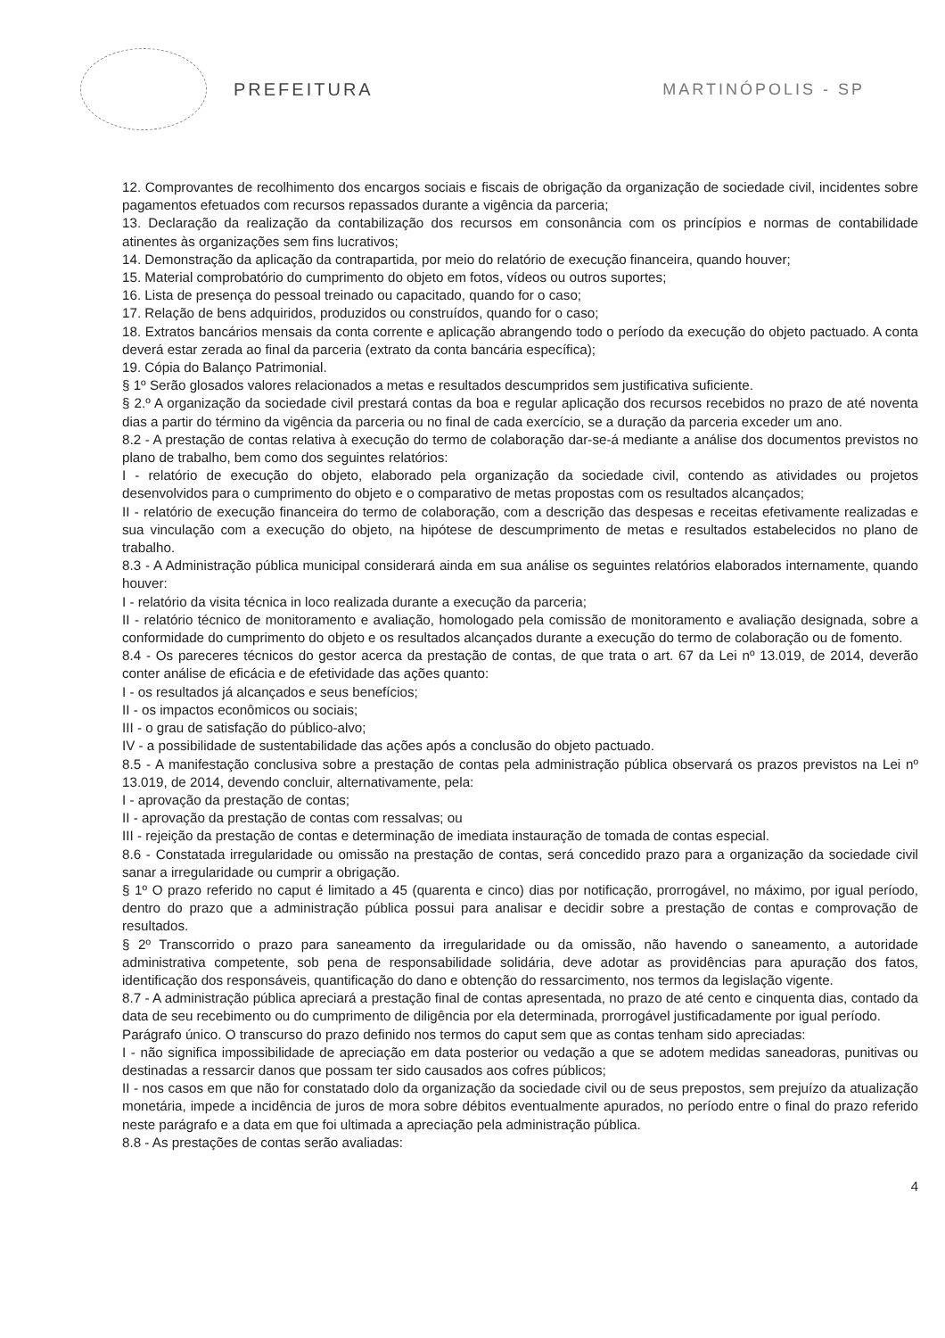PREFEITURA MARTINÓPOLIS - SP
12. Comprovantes de recolhimento dos encargos sociais e fiscais de obrigação da organização de sociedade civil, incidentes sobre pagamentos efetuados com recursos repassados durante a vigência da parceria;
13. Declaração da realização da contabilização dos recursos em consonância com os princípios e normas de contabilidade atinentes às organizações sem fins lucrativos;
14. Demonstração da aplicação da contrapartida, por meio do relatório de execução financeira, quando houver;
15. Material comprobatório do cumprimento do objeto em fotos, vídeos ou outros suportes;
16. Lista de presença do pessoal treinado ou capacitado, quando for o caso;
17. Relação de bens adquiridos, produzidos ou construídos, quando for o caso;
18. Extratos bancários mensais da conta corrente e aplicação abrangendo todo o período da execução do objeto pactuado. A conta deverá estar zerada ao final da parceria (extrato da conta bancária específica);
19. Cópia do Balanço Patrimonial.
§ 1º Serão glosados valores relacionados a metas e resultados descumpridos sem justificativa suficiente.
§ 2.º A organização da sociedade civil prestará contas da boa e regular aplicação dos recursos recebidos no prazo de até noventa dias a partir do término da vigência da parceria ou no final de cada exercício, se a duração da parceria exceder um ano.
8.2 - A prestação de contas relativa à execução do termo de colaboração dar-se-á mediante a análise dos documentos previstos no plano de trabalho, bem como dos seguintes relatórios:
I - relatório de execução do objeto, elaborado pela organização da sociedade civil, contendo as atividades ou projetos desenvolvidos para o cumprimento do objeto e o comparativo de metas propostas com os resultados alcançados;
II - relatório de execução financeira do termo de colaboração, com a descrição das despesas e receitas efetivamente realizadas e sua vinculação com a execução do objeto, na hipótese de descumprimento de metas e resultados estabelecidos no plano de trabalho.
8.3 - A Administração pública municipal considerará ainda em sua análise os seguintes relatórios elaborados internamente, quando houver:
I - relatório da visita técnica in loco realizada durante a execução da parceria;
II - relatório técnico de monitoramento e avaliação, homologado pela comissão de monitoramento e avaliação designada, sobre a conformidade do cumprimento do objeto e os resultados alcançados durante a execução do termo de colaboração ou de fomento.
8.4 - Os pareceres técnicos do gestor acerca da prestação de contas, de que trata o art. 67 da Lei nº 13.019, de 2014, deverão conter análise de eficácia e de efetividade das ações quanto:
I - os resultados já alcançados e seus benefícios;
II - os impactos econômicos ou sociais;
III - o grau de satisfação do público-alvo;
IV - a possibilidade de sustentabilidade das ações após a conclusão do objeto pactuado.
8.5 - A manifestação conclusiva sobre a prestação de contas pela administração pública observará os prazos previstos na Lei nº 13.019, de 2014, devendo concluir, alternativamente, pela:
I - aprovação da prestação de contas;
II - aprovação da prestação de contas com ressalvas; ou
III - rejeição da prestação de contas e determinação de imediata instauração de tomada de contas especial.
8.6 - Constatada irregularidade ou omissão na prestação de contas, será concedido prazo para a organização da sociedade civil sanar a irregularidade ou cumprir a obrigação.
§ 1º O prazo referido no caput é limitado a 45 (quarenta e cinco) dias por notificação, prorrogável, no máximo, por igual período, dentro do prazo que a administração pública possui para analisar e decidir sobre a prestação de contas e comprovação de resultados.
§ 2º Transcorrido o prazo para saneamento da irregularidade ou da omissão, não havendo o saneamento, a autoridade administrativa competente, sob pena de responsabilidade solidária, deve adotar as providências para apuração dos fatos, identificação dos responsáveis, quantificação do dano e obtenção do ressarcimento, nos termos da legislação vigente.
8.7 - A administração pública apreciará a prestação final de contas apresentada, no prazo de até cento e cinquenta dias, contado da data de seu recebimento ou do cumprimento de diligência por ela determinada, prorrogável justificadamente por igual período.
Parágrafo único. O transcurso do prazo definido nos termos do caput sem que as contas tenham sido apreciadas:
I - não significa impossibilidade de apreciação em data posterior ou vedação a que se adotem medidas saneadoras, punitivas ou destinadas a ressarcir danos que possam ter sido causados aos cofres públicos;
II - nos casos em que não for constatado dolo da organização da sociedade civil ou de seus prepostos, sem prejuízo da atualização monetária, impede a incidência de juros de mora sobre débitos eventualmente apurados, no período entre o final do prazo referido neste parágrafo e a data em que foi ultimada a apreciação pela administração pública.
8.8 - As prestações de contas serão avaliadas:
4